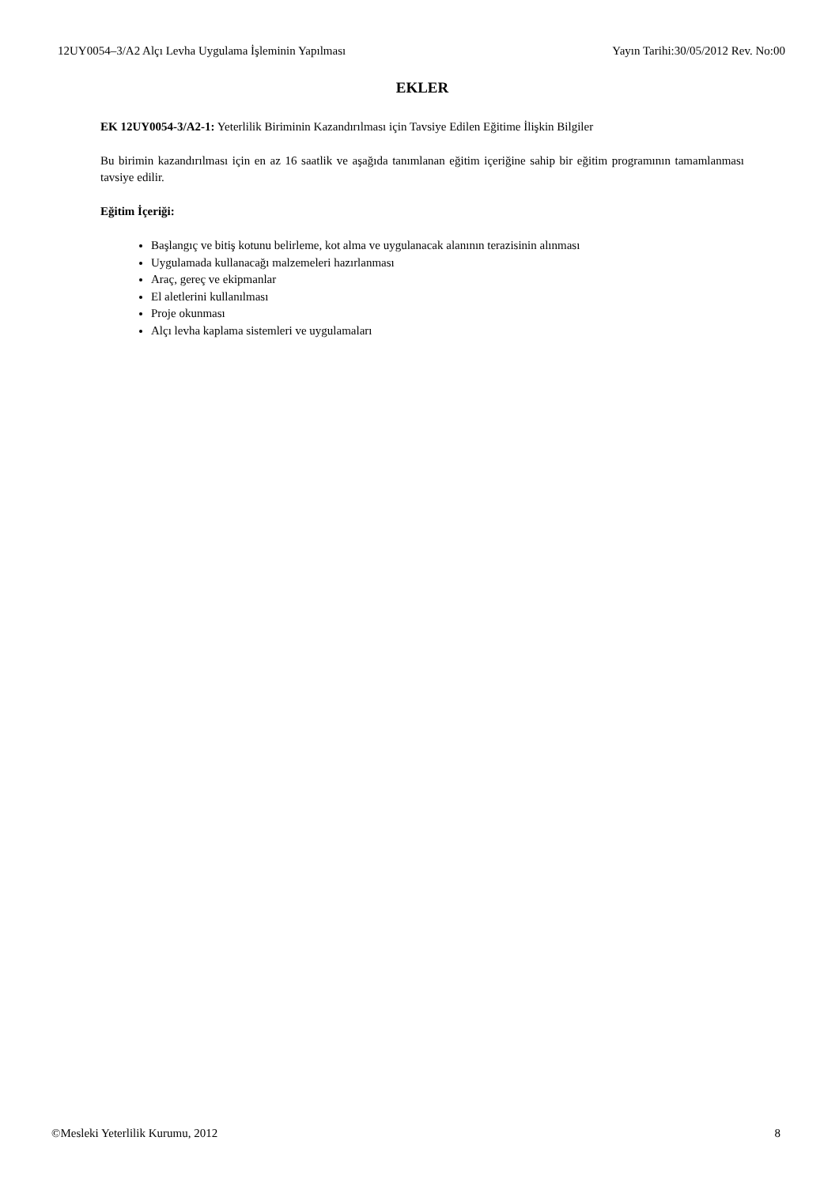12UY0054–3/A2 Alçı Levha Uygulama İşleminin Yapılması Yayın Tarihi:30/05/2012 Rev. No:00
EKLER
EK 12UY0054-3/A2-1: Yeterlilik Biriminin Kazandırılması için Tavsiye Edilen Eğitime İlişkin Bilgiler
Bu birimin kazandırılması için en az 16 saatlik ve aşağıda tanımlanan eğitim içeriğine sahip bir eğitim programının tamamlanması tavsiye edilir.
Eğitim İçeriği:
Başlangıç ve bitiş kotunu belirleme, kot alma ve uygulanacak alanının terazisinin alınması
Uygulamada kullanacağı malzemeleri hazırlanması
Araç, gereç ve ekipmanlar
El aletlerini kullanılması
Proje okunması
Alçı levha kaplama sistemleri ve uygulamaları
©Mesleki Yeterlilik Kurumu, 2012 8